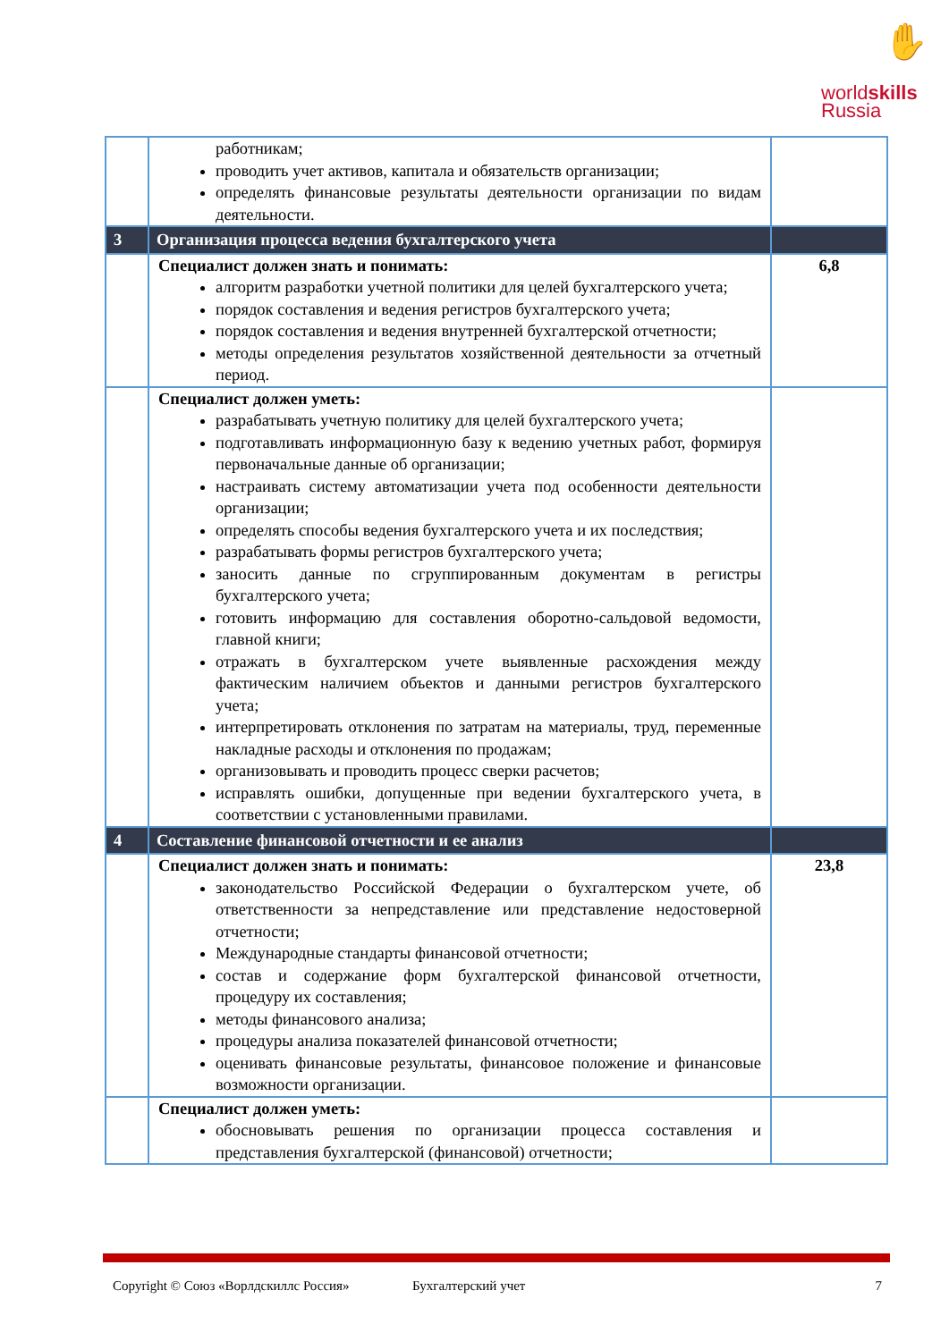✋
worldskills
Russia
| | работникам; проводить учет активов, капитала и обязательств организации; определять финансовые результаты деятельности организации по видам деятельности. | |
| 3 | Организация процесса ведения бухгалтерского учета | |
| | Специалист должен знать и понимать: алгоритм разработки учетной политики для целей бухгалтерского учета; порядок составления и ведения регистров бухгалтерского учета; порядок составления и ведения внутренней бухгалтерской отчетности; методы определения результатов хозяйственной деятельности за отчетный период. | 6,8 |
| | Специалист должен уметь: разрабатывать учетную политику для целей бухгалтерского учета; подготавливать информационную базу к ведению учетных работ, формируя первоначальные данные об организации; настраивать систему автоматизации учета под особенности деятельности организации; определять способы ведения бухгалтерского учета и их последствия; разрабатывать формы регистров бухгалтерского учета; заносить данные по сгруппированным документам в регистры бухгалтерского учета; готовить информацию для составления оборотно-сальдовой ведомости, главной книги; отражать в бухгалтерском учете выявленные расхождения между фактическим наличием объектов и данными регистров бухгалтерского учета; интерпретировать отклонения по затратам на материалы, труд, переменные накладные расходы и отклонения по продажам; организовывать и проводить процесс сверки расчетов; исправлять ошибки, допущенные при ведении бухгалтерского учета, в соответствии с установленными правилами. | |
| 4 | Составление финансовой отчетности и ее анализ | |
| | Специалист должен знать и понимать: законодательство Российской Федерации о бухгалтерском учете, об ответственности за непредставление или представление недостоверной отчетности; Международные стандарты финансовой отчетности; состав и содержание форм бухгалтерской финансовой отчетности, процедуру их составления; методы финансового анализа; процедуры анализа показателей финансовой отчетности; оценивать финансовые результаты, финансовое положение и финансовые возможности организации. | 23,8 |
| | Специалист должен уметь: обосновывать решения по организации процесса составления и представления бухгалтерской (финансовой) отчетности; | |
Copyright © Союз «Ворлдскиллс Россия» Бухгалтерский учет 7